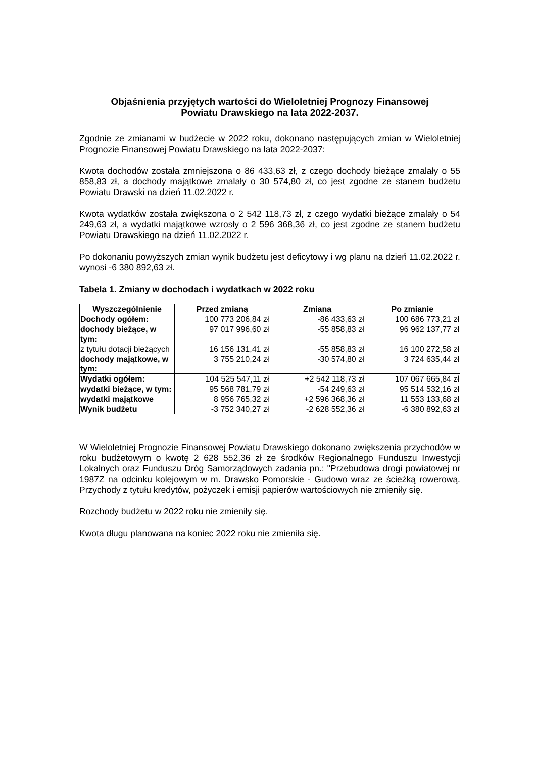Objaśnienia przyjętych wartości do Wieloletniej Prognozy Finansowej
Powiatu Drawskiego na lata 2022-2037.
Zgodnie ze zmianami w budżecie w 2022 roku, dokonano następujących zmian w Wieloletniej Prognozie Finansowej Powiatu Drawskiego na lata 2022-2037:
Kwota dochodów została zmniejszona o 86 433,63 zł, z czego dochody bieżące zmalały o 55 858,83 zł, a dochody majątkowe zmalały o 30 574,80 zł, co jest zgodne ze stanem budżetu Powiatu Drawski na dzień 11.02.2022 r.
Kwota wydatków została zwiększona o 2 542 118,73 zł, z czego wydatki bieżące zmalały o 54 249,63 zł, a wydatki majątkowe wzrosły o 2 596 368,36 zł, co jest zgodne ze stanem budżetu Powiatu Drawskiego na dzień 11.02.2022 r.
Po dokonaniu powyższych zmian wynik budżetu jest deficytowy i wg planu na dzień 11.02.2022 r. wynosi -6 380 892,63 zł.
Tabela 1. Zmiany w dochodach i wydatkach w 2022 roku
| Wyszczególnienie | Przed zmianą | Zmiana | Po zmianie |
| --- | --- | --- | --- |
| Dochody ogółem: | 100 773 206,84 zł | -86 433,63 zł | 100 686 773,21 zł |
| dochody bieżące, w tym: | 97 017 996,60 zł | -55 858,83 zł | 96 962 137,77 zł |
| z tytułu dotacji bieżących | 16 156 131,41 zł | -55 858,83 zł | 16 100 272,58 zł |
| dochody majątkowe, w tym: | 3 755 210,24 zł | -30 574,80 zł | 3 724 635,44 zł |
| Wydatki ogółem: | 104 525 547,11 zł | +2 542 118,73 zł | 107 067 665,84 zł |
| wydatki bieżące, w tym: | 95 568 781,79 zł | -54 249,63 zł | 95 514 532,16 zł |
| wydatki majątkowe | 8 956 765,32 zł | +2 596 368,36 zł | 11 553 133,68 zł |
| Wynik budżetu | -3 752 340,27 zł | -2 628 552,36 zł | -6 380 892,63 zł |
W Wieloletniej Prognozie Finansowej Powiatu Drawskiego dokonano zwiększenia przychodów w roku budżetowym o kwotę 2 628 552,36 zł ze środków Regionalnego Funduszu Inwestycji Lokalnych oraz Funduszu Dróg Samorządowych zadania pn.: "Przebudowa drogi powiatowej nr 1987Z na odcinku kolejowym w m. Drawsko Pomorskie - Gudowo wraz ze ścieżką rowerową. Przychody z tytułu kredytów, pożyczek i emisji papierów wartościowych nie zmieniły się.
Rozchody budżetu w 2022 roku nie zmieniły się.
Kwota długu planowana na koniec 2022 roku nie zmieniła się.